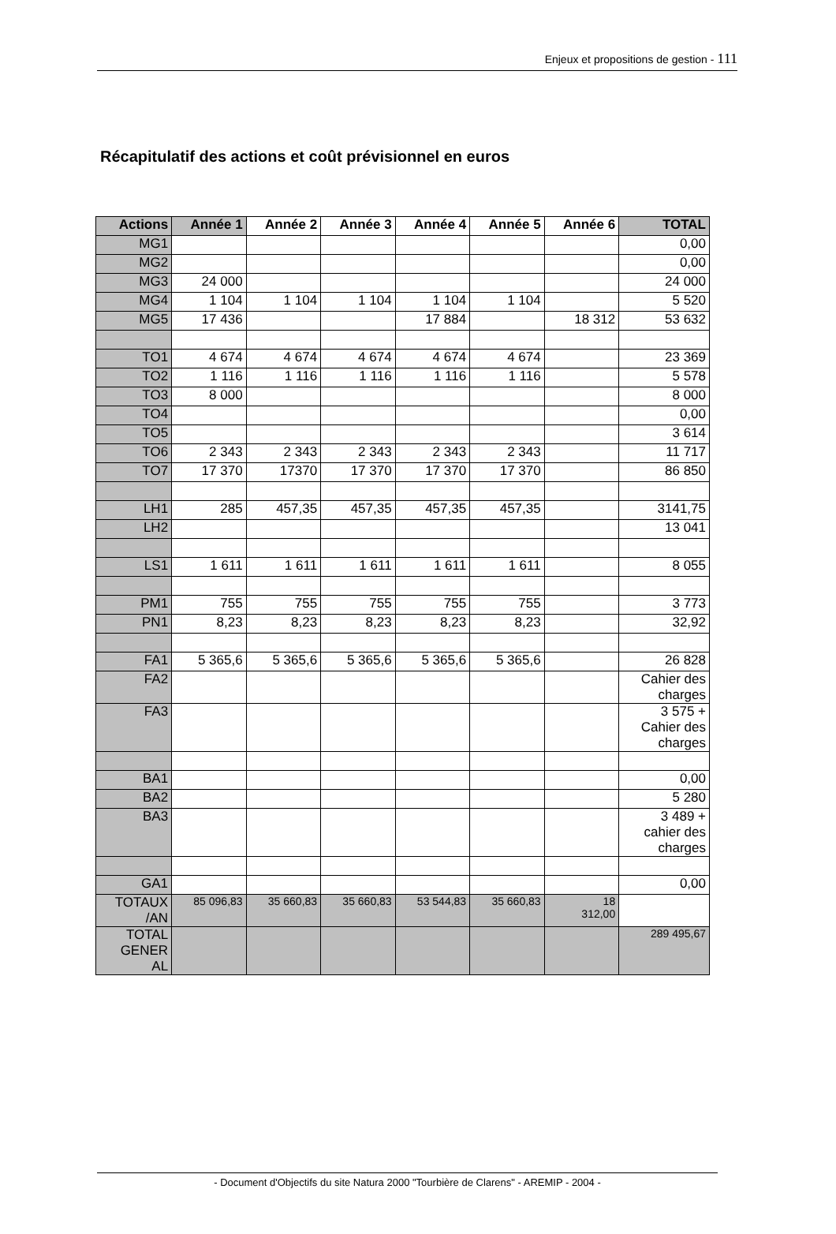Enjeux et propositions de gestion - 111
Récapitulatif des actions et coût prévisionnel en euros
| Actions | Année 1 | Année 2 | Année 3 | Année 4 | Année 5 | Année 6 | TOTAL |
| --- | --- | --- | --- | --- | --- | --- | --- |
| MG1 | | | | | | | 0,00 |
| MG2 | | | | | | | 0,00 |
| MG3 | 24 000 | | | | | | 24 000 |
| MG4 | 1 104 | 1 104 | 1 104 | 1 104 | 1 104 | | 5 520 |
| MG5 | 17 436 | | | 17 884 | | 18 312 | 53 632 |
| TO1 | 4 674 | 4 674 | 4 674 | 4 674 | 4 674 | | 23 369 |
| TO2 | 1 116 | 1 116 | 1 116 | 1 116 | 1 116 | | 5 578 |
| TO3 | 8 000 | | | | | | 8 000 |
| TO4 | | | | | | | 0,00 |
| TO5 | | | | | | | 3 614 |
| TO6 | 2 343 | 2 343 | 2 343 | 2 343 | 2 343 | | 11 717 |
| TO7 | 17 370 | 17370 | 17 370 | 17 370 | 17 370 | | 86 850 |
| LH1 | 285 | 457,35 | 457,35 | 457,35 | 457,35 | | 3141,75 |
| LH2 | | | | | | | 13 041 |
| LS1 | 1 611 | 1 611 | 1 611 | 1 611 | 1 611 | | 8 055 |
| PM1 | 755 | 755 | 755 | 755 | 755 | | 3 773 |
| PN1 | 8,23 | 8,23 | 8,23 | 8,23 | 8,23 | | 32,92 |
| FA1 | 5 365,6 | 5 365,6 | 5 365,6 | 5 365,6 | 5 365,6 | | 26 828 |
| FA2 | | | | | | | Cahier des charges |
| FA3 | | | | | | | 3 575 + Cahier des charges |
| BA1 | | | | | | | 0,00 |
| BA2 | | | | | | | 5 280 |
| BA3 | | | | | | | 3 489 + cahier des charges |
| GA1 | | | | | | | 0,00 |
| TOTAUX /AN | 85 096,83 | 35 660,83 | 35 660,83 | 53 544,83 | 35 660,83 | 18 312,00 | |
| TOTAL GENER AL | | | | | | | 289 495,67 |
- Document d'Objectifs du site Natura 2000 "Tourbière de Clarens" - AREMIP - 2004 -